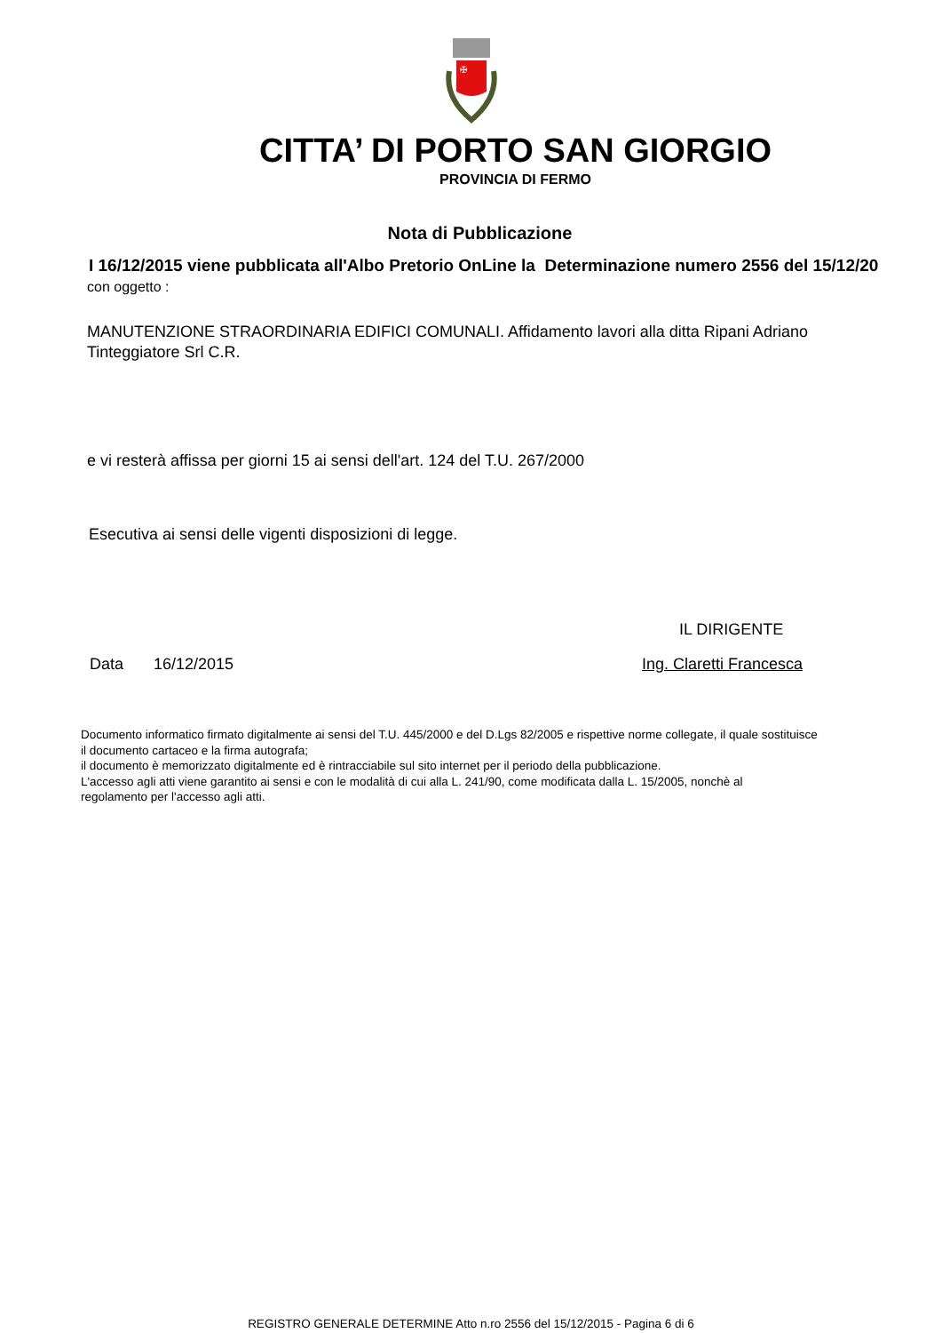✠
CITTA’ DI PORTO SAN GIORGIO
PROVINCIA DI FERMO
Nota di Pubblicazione
I 16/12/2015 viene pubblicata all'Albo Pretorio OnLine la Determinazione numero 2556 del 15/12/20
con oggetto :
MANUTENZIONE STRAORDINARIA EDIFICI COMUNALI. Affidamento lavori alla ditta Ripani Adriano
Tinteggiatore Srl C.R.
e vi resterà affissa per giorni 15 ai sensi dell'art. 124 del T.U. 267/2000
Esecutiva ai sensi delle vigenti disposizioni di legge.
IL DIRIGENTE
Data 16/12/2015 Ing. Claretti Francesca
Documento informatico firmato digitalmente ai sensi del T.U. 445/2000 e del D.Lgs 82/2005 e rispettive norme collegate, il quale sostituisce
il documento cartaceo e la firma autografa;
il documento è memorizzato digitalmente ed è rintracciabile sul sito internet per il periodo della pubblicazione.
L'accesso agli atti viene garantito ai sensi e con le modalità di cui alla L. 241/90, come modificata dalla L. 15/2005, nonchè al
regolamento per l'accesso agli atti.
REGISTRO GENERALE DETERMINE Atto n.ro 2556 del 15/12/2015 - Pagina 6 di 6